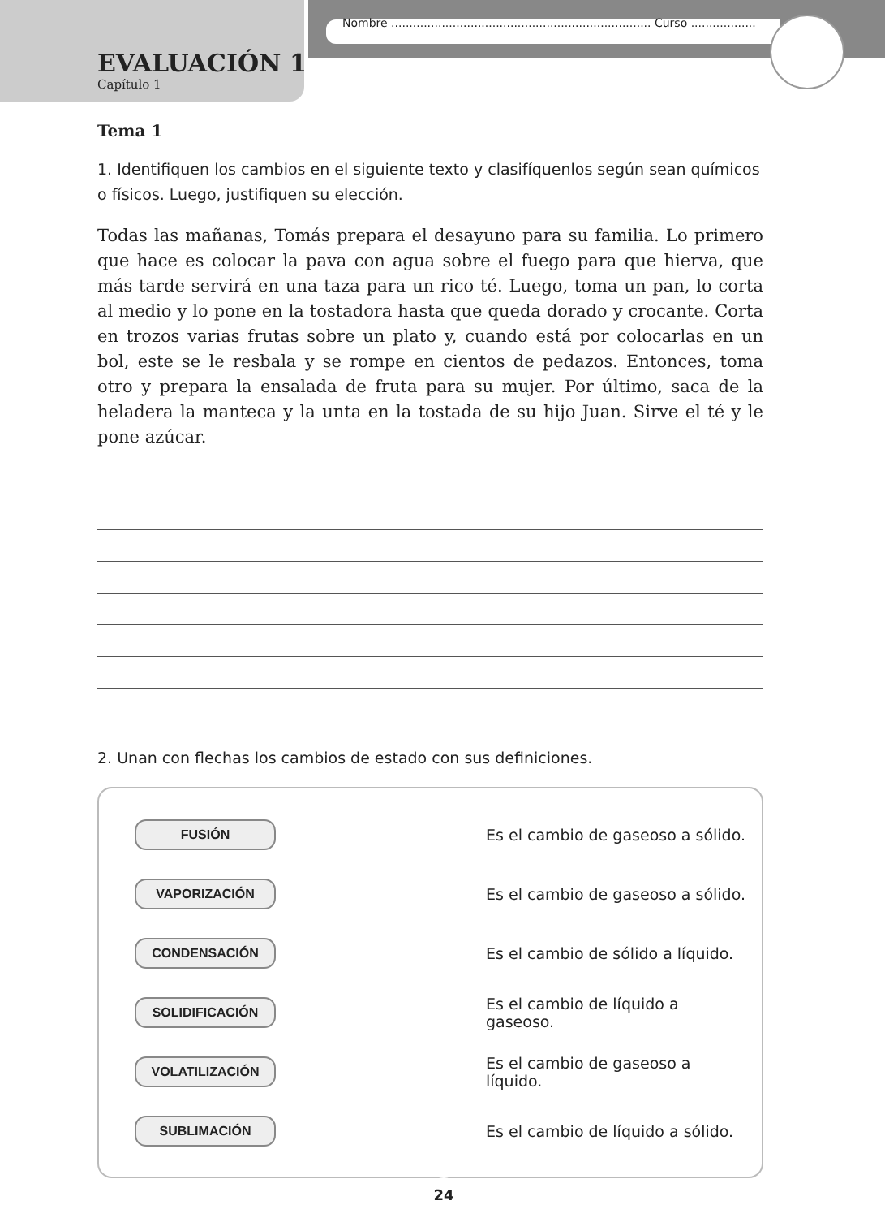Nombre ........................................................................ Curso ..................
EVALUACIÓN 1
Capítulo 1
Tema 1
1. Identifiquen los cambios en el siguiente texto y clasifíquenlos según sean químicos o físicos. Luego, justifiquen su elección.
Todas las mañanas, Tomás prepara el desayuno para su familia. Lo primero que hace es colocar la pava con agua sobre el fuego para que hierva, que más tarde servirá en una taza para un rico té. Luego, toma un pan, lo corta al medio y lo pone en la tostadora hasta que queda dorado y crocante. Corta en trozos varias frutas sobre un plato y, cuando está por colocarlas en un bol, este se le resbala y se rompe en cientos de pedazos. Entonces, toma otro y prepara la ensalada de fruta para su mujer. Por último, saca de la heladera la manteca y la unta en la tostada de su hijo Juan. Sirve el té y le pone azúcar.
2. Unan con flechas los cambios de estado con sus definiciones.
FUSIÓN
Es el cambio de gaseoso a sólido.
VAPORIZACIÓN
Es el cambio de gaseoso a sólido.
CONDENSACIÓN
Es el cambio de sólido a líquido.
SOLIDIFICACIÓN
Es el cambio de líquido a gaseoso.
VOLATILIZACIÓN
Es el cambio de gaseoso a líquido.
SUBLIMACIÓN
Es el cambio de líquido a sólido.
24